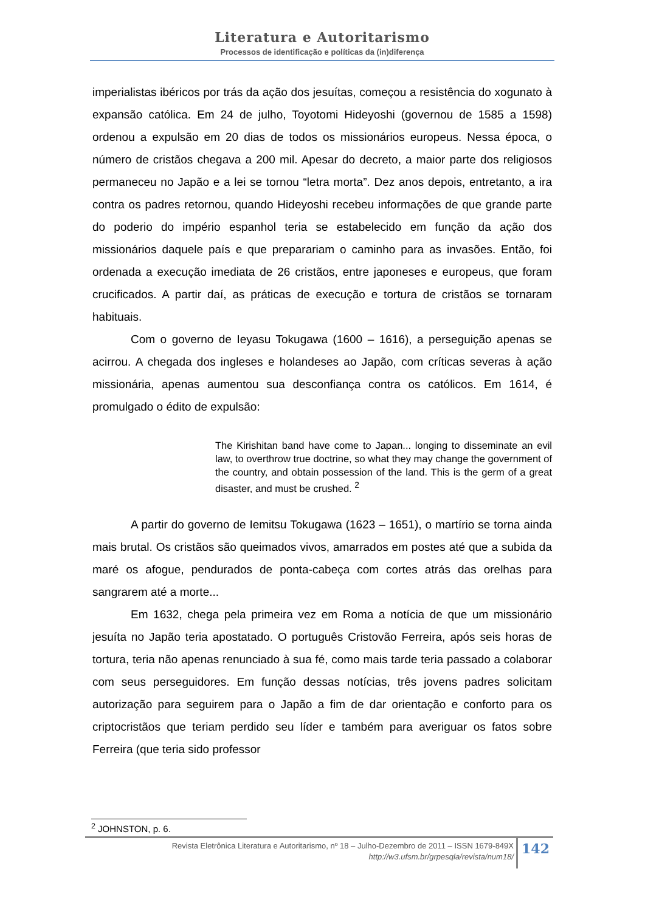Literatura e Autoritarismo
Processos de identificação e políticas da (in)diferença
imperialistas ibéricos por trás da ação dos jesuítas, começou a resistência do xogunato à expansão católica. Em 24 de julho, Toyotomi Hideyoshi (governou de 1585 a 1598) ordenou a expulsão em 20 dias de todos os missionários europeus. Nessa época, o número de cristãos chegava a 200 mil. Apesar do decreto, a maior parte dos religiosos permaneceu no Japão e a lei se tornou “letra morta”. Dez anos depois, entretanto, a ira contra os padres retornou, quando Hideyoshi recebeu informações de que grande parte do poderio do império espanhol teria se estabelecido em função da ação dos missionários daquele país e que preparariam o caminho para as invasões. Então, foi ordenada a execução imediata de 26 cristãos, entre japoneses e europeus, que foram crucificados. A partir daí, as práticas de execução e tortura de cristãos se tornaram habituais.
Com o governo de Ieyasu Tokugawa (1600 – 1616), a perseguição apenas se acirrou. A chegada dos ingleses e holandeses ao Japão, com críticas severas à ação missionária, apenas aumentou sua desconfiança contra os católicos. Em 1614, é promulgado o édito de expulsão:
The Kirishitan band have come to Japan... longing to disseminate an evil law, to overthrow true doctrine, so what they may change the government of the country, and obtain possession of the land. This is the germ of a great disaster, and must be crushed. <sup>2</sup>
A partir do governo de Iemitsu Tokugawa (1623 – 1651), o martírio se torna ainda mais brutal. Os cristãos são queimados vivos, amarrados em postes até que a subida da maré os afogue, pendurados de ponta-cabeça com cortes atrás das orelhas para sangrarem até a morte...
Em 1632, chega pela primeira vez em Roma a notícia de que um missionário jesuíta no Japão teria apostatado. O português Cristovão Ferreira, após seis horas de tortura, teria não apenas renunciado à sua fé, como mais tarde teria passado a colaborar com seus perseguidores. Em função dessas notícias, três jovens padres solicitam autorização para seguirem para o Japão a fim de dar orientação e conforto para os criptocristãos que teriam perdido seu líder e também para averiguar os fatos sobre Ferreira (que teria sido professor
<sup>2</sup> JOHNSTON, p. 6.
Revista Eletrônica Literatura e Autoritarismo, nº 18 – Julho-Dezembro de 2011 – ISSN 1679-849X
http://w3.ufsm.br/grpesqla/revista/num18/
142